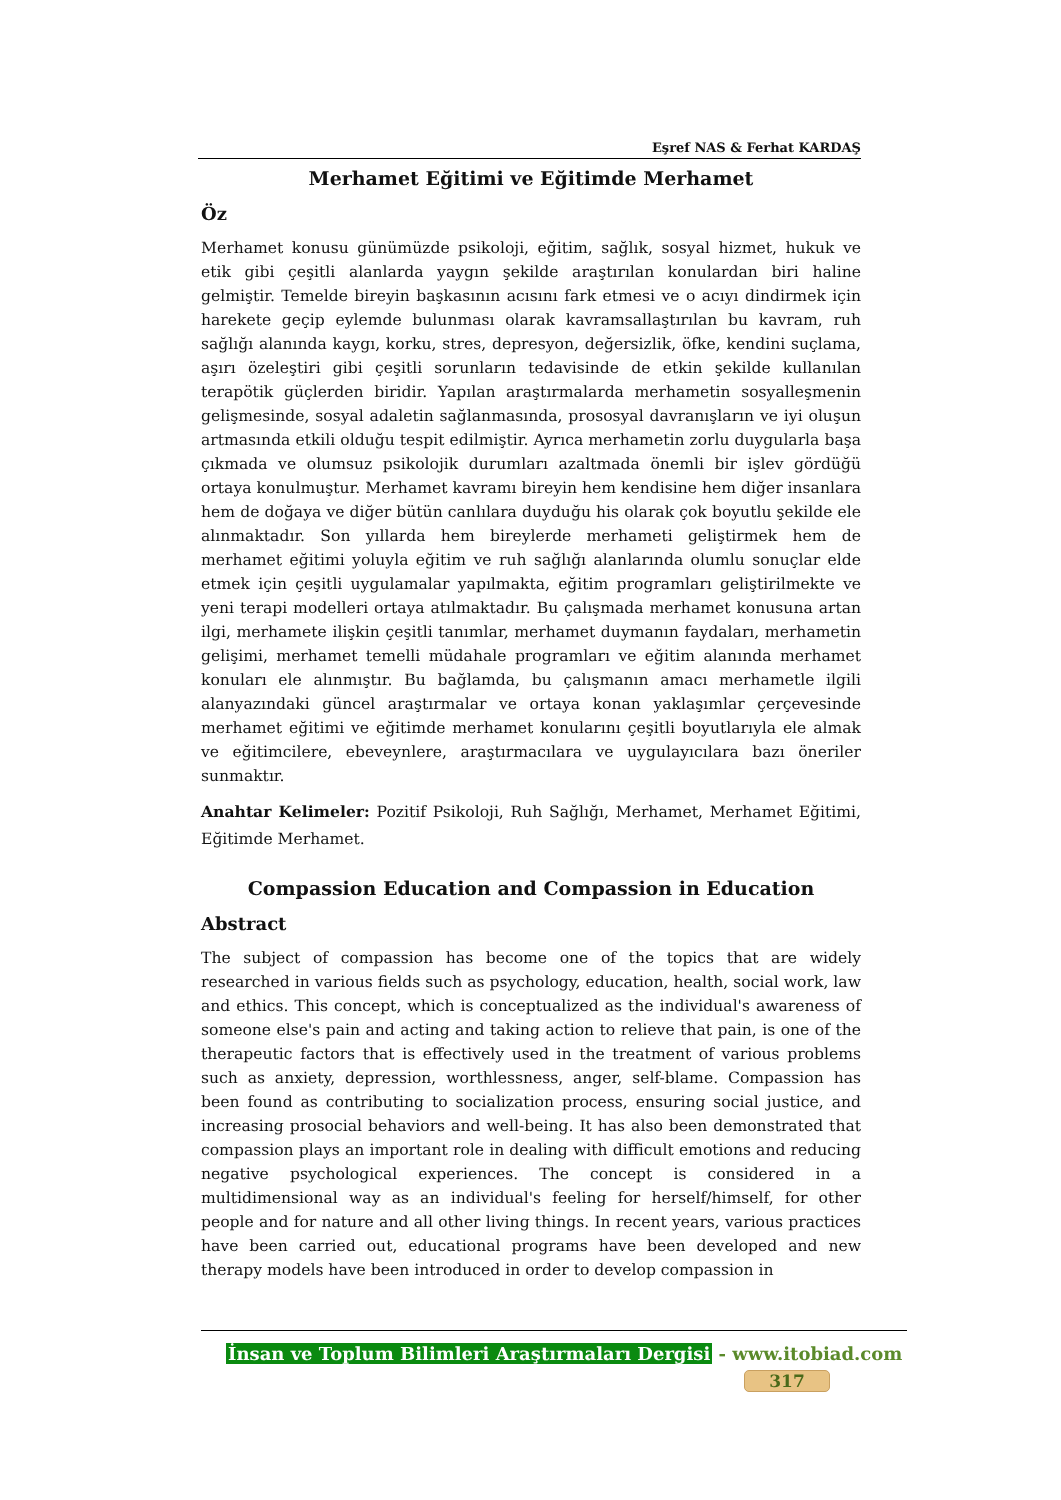Eşref NAS & Ferhat KARDAŞ
Merhamet Eğitimi ve Eğitimde Merhamet
Öz
Merhamet konusu günümüzde psikoloji, eğitim, sağlık, sosyal hizmet, hukuk ve etik gibi çeşitli alanlarda yaygın şekilde araştırılan konulardan biri haline gelmiştir. Temelde bireyin başkasının acısını fark etmesi ve o acıyı dindirmek için harekete geçip eylemde bulunması olarak kavramsallaştırılan bu kavram, ruh sağlığı alanında kaygı, korku, stres, depresyon, değersizlik, öfke, kendini suçlama, aşırı özeleştiri gibi çeşitli sorunların tedavisinde de etkin şekilde kullanılan terapötik güçlerden biridir. Yapılan araştırmalarda merhametin sosyalleşmenin gelişmesinde, sosyal adaletin sağlanmasında, prososyal davranışların ve iyi oluşun artmasında etkili olduğu tespit edilmiştir. Ayrıca merhametin zorlu duygularla başa çıkmada ve olumsuz psikolojik durumları azaltmada önemli bir işlev gördüğü ortaya konulmuştur. Merhamet kavramı bireyin hem kendisine hem diğer insanlara hem de doğaya ve diğer bütün canlılara duyduğu his olarak çok boyutlu şekilde ele alınmaktadır. Son yıllarda hem bireylerde merhameti geliştirmek hem de merhamet eğitimi yoluyla eğitim ve ruh sağlığı alanlarında olumlu sonuçlar elde etmek için çeşitli uygulamalar yapılmakta, eğitim programları geliştirilmekte ve yeni terapi modelleri ortaya atılmaktadır. Bu çalışmada merhamet konusuna artan ilgi, merhamete ilişkin çeşitli tanımlar, merhamet duymanın faydaları, merhametin gelişimi, merhamet temelli müdahale programları ve eğitim alanında merhamet konuları ele alınmıştır. Bu bağlamda, bu çalışmanın amacı merhametle ilgili alanyazındaki güncel araştırmalar ve ortaya konan yaklaşımlar çerçevesinde merhamet eğitimi ve eğitimde merhamet konularını çeşitli boyutlarıyla ele almak ve eğitimcilere, ebeveynlere, araştırmacılara ve uygulayıcılara bazı öneriler sunmaktır.
Anahtar Kelimeler: Pozitif Psikoloji, Ruh Sağlığı, Merhamet, Merhamet Eğitimi, Eğitimde Merhamet.
Compassion Education and Compassion in Education
Abstract
The subject of compassion has become one of the topics that are widely researched in various fields such as psychology, education, health, social work, law and ethics. This concept, which is conceptualized as the individual's awareness of someone else's pain and acting and taking action to relieve that pain, is one of the therapeutic factors that is effectively used in the treatment of various problems such as anxiety, depression, worthlessness, anger, self-blame. Compassion has been found as contributing to socialization process, ensuring social justice, and increasing prosocial behaviors and well-being. It has also been demonstrated that compassion plays an important role in dealing with difficult emotions and reducing negative psychological experiences. The concept is considered in a multidimensional way as an individual's feeling for herself/himself, for other people and for nature and all other living things. In recent years, various practices have been carried out, educational programs have been developed and new therapy models have been introduced in order to develop compassion in
İnsan ve Toplum Bilimleri Araştırmaları Dergisi - www.itobiad.com
317